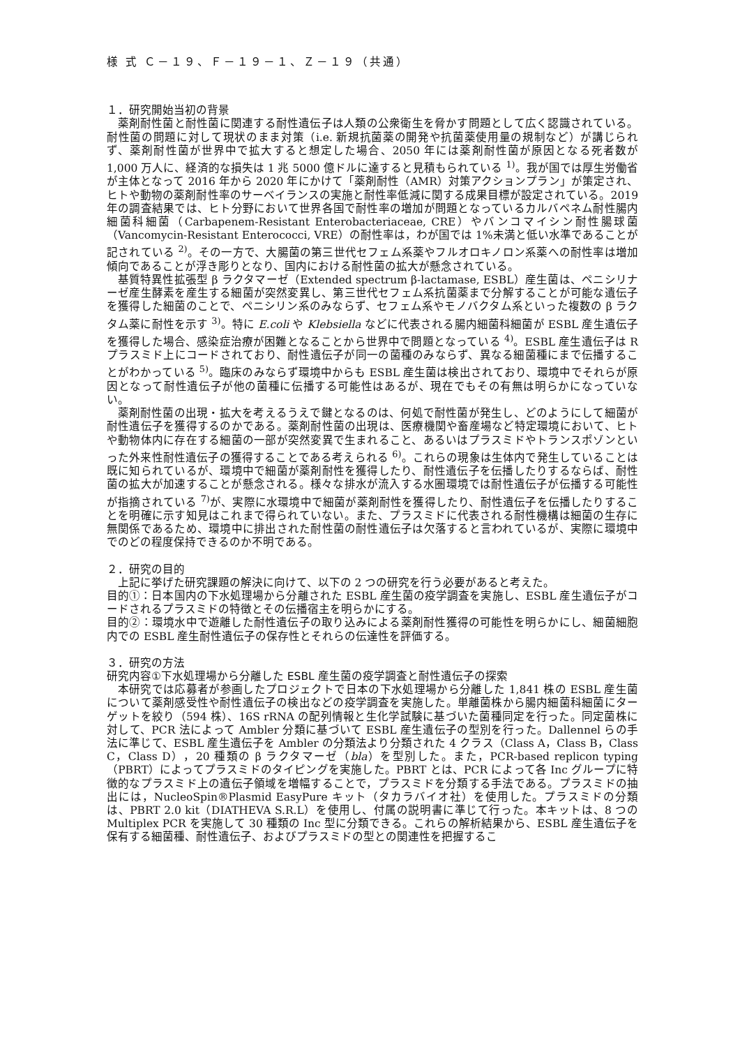様 式 Ｃ－１９、Ｆ－１９－１、Ｚ－１９（共通）
１．研究開始当初の背景
薬剤耐性菌と耐性菌に関連する耐性遺伝子は人類の公衆衛生を脅かす問題として広く認識されている。耐性菌の問題に対して現状のまま対策（i.e. 新規抗菌薬の開発や抗菌薬使用量の規制など）が講じられず、薬剤耐性菌が世界中で拡大すると想定した場合、2050 年には薬剤耐性菌が原因となる死者数が 1,000 万人に、経済的な損失は 1 兆 5000 億ドルに達すると見積もられている <sup>1)</sup>。我が国では厚生労働省が主体となって 2016 年から 2020 年にかけて「薬剤耐性（AMR）対策アクションプラン」が策定され、ヒトや動物の薬剤耐性率のサーベイランスの実施と耐性率低減に関する成果目標が設定されている。2019 年の調査結果では、ヒト分野において世界各国で耐性率の増加が問題となっているカルバペネム耐性腸内細菌科細菌（Carbapenem-Resistant Enterobacteriaceae, CRE）やバンコマイシン耐性腸球菌（Vancomycin-Resistant Enterococci, VRE）の耐性率は，わが国では 1%未満と低い水準であることが記されている <sup>2)</sup>。その一方で、大腸菌の第三世代セフェム系薬やフルオロキノロン系薬への耐性率は増加傾向であることが浮き彫りとなり、国内における耐性菌の拡大が懸念されている。
基質特異性拡張型 β ラクタマーゼ（Extended spectrum β-lactamase, ESBL）産生菌は、ペニシリナーゼ産生酵素を産生する細菌が突然変異し、第三世代セフェム系抗菌薬まで分解することが可能な遺伝子を獲得した細菌のことで、ペニシリン系のみならず、セフェム系やモノバクタム系といった複数の β ラクタム薬に耐性を示す <sup>3)</sup>。特に E.coli や Klebsiella などに代表される腸内細菌科細菌が ESBL 産生遺伝子を獲得した場合、感染症治療が困難となることから世界中で問題となっている <sup>4)</sup>。ESBL 産生遺伝子は R プラスミド上にコードされており、耐性遺伝子が同一の菌種のみならず、異なる細菌種にまで伝播することがわかっている <sup>5)</sup>。臨床のみならず環境中からも ESBL 産生菌は検出されており、環境中でそれらが原因となって耐性遺伝子が他の菌種に伝播する可能性はあるが、現在でもその有無は明らかになっていない。
薬剤耐性菌の出現・拡大を考えるうえで鍵となるのは、何処で耐性菌が発生し、どのようにして細菌が耐性遺伝子を獲得するのかである。薬剤耐性菌の出現は、医療機関や畜産場など特定環境において、ヒトや動物体内に存在する細菌の一部が突然変異で生まれること、あるいはプラスミドやトランスポゾンといった外来性耐性遺伝子の獲得することである考えられる <sup>6)</sup>。これらの現象は生体内で発生していることは既に知られているが、環境中で細菌が薬剤耐性を獲得したり、耐性遺伝子を伝播したりするならば、耐性菌の拡大が加速することが懸念される。様々な排水が流入する水圏環境では耐性遺伝子が伝播する可能性が指摘されている <sup>7)</sup>が、実際に水環境中で細菌が薬剤耐性を獲得したり、耐性遺伝子を伝播したりすることを明確に示す知見はこれまで得られていない。また、プラスミドに代表される耐性機構は細菌の生存に無関係であるため、環境中に排出された耐性菌の耐性遺伝子は欠落すると言われているが、実際に環境中でのどの程度保持できるのか不明である。
２．研究の目的
上記に挙げた研究課題の解決に向けて、以下の 2 つの研究を行う必要があると考えた。
目的①：日本国内の下水処理場から分離された ESBL 産生菌の疫学調査を実施し、ESBL 産生遺伝子がコードされるプラスミドの特徴とその伝播宿主を明らかにする。
目的②：環境水中で遊離した耐性遺伝子の取り込みによる薬剤耐性獲得の可能性を明らかにし、細菌細胞内での ESBL 産生耐性遺伝子の保存性とそれらの伝達性を評価する。
３．研究の方法
研究内容①下水処理場から分離した ESBL 産生菌の疫学調査と耐性遺伝子の探索
本研究では応募者が参画したプロジェクトで日本の下水処理場から分離した 1,841 株の ESBL 産生菌について薬剤感受性や耐性遺伝子の検出などの疫学調査を実施した。単離菌株から腸内細菌科細菌にターゲットを絞り（594 株）、16S rRNA の配列情報と生化学試験に基づいた菌種同定を行った。同定菌株に対して、PCR 法によって Ambler 分類に基づいて ESBL 産生遺伝子の型別を行った。Dallennel らの手法に準じて、ESBL 産生遺伝子を Ambler の分類法より分類された 4 クラス（Class A，Class B，Class C，Class D），20 種類の β ラクタマーゼ（bla）を型別した。また，PCR-based replicon typing（PBRT）によってプラスミドのタイピングを実施した。PBRT とは、PCR によって各 Inc グループに特徴的なプラスミド上の遺伝子領域を増幅することで，プラスミドを分類する手法である。プラスミドの抽出には，NucleoSpin®Plasmid EasyPure キット（タカラバイオ社）を使用した。プラスミドの分類は、PBRT 2.0 kit（DIATHEVA S.R.L）を使用し、付属の説明書に準じて行った。本キットは、8 つの Multiplex PCR を実施して 30 種類の Inc 型に分類できる。これらの解析結果から、ESBL 産生遺伝子を保有する細菌種、耐性遺伝子、およびプラスミドの型との関連性を把握するこ